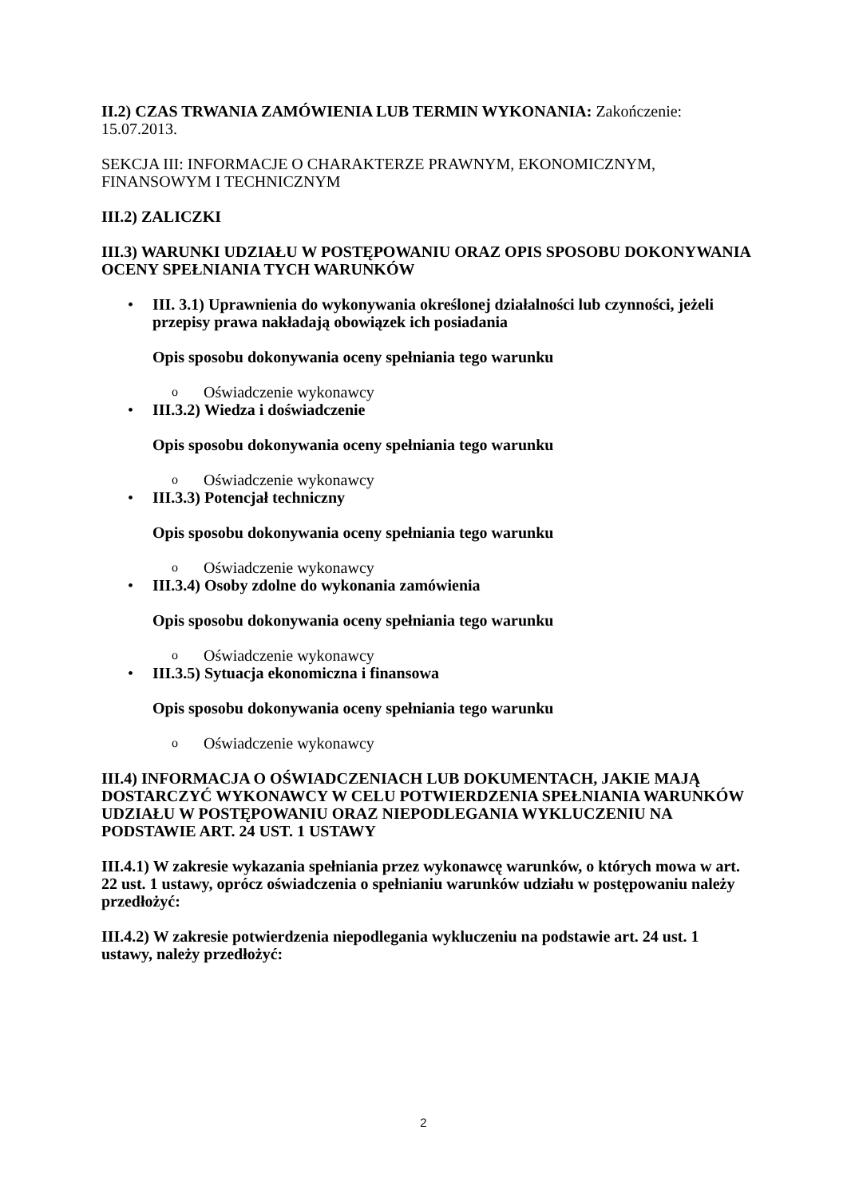II.2) CZAS TRWANIA ZAMÓWIENIA LUB TERMIN WYKONANIA: Zakończenie: 15.07.2013.
SEKCJA III: INFORMACJE O CHARAKTERZE PRAWNYM, EKONOMICZNYM, FINANSOWYM I TECHNICZNYM
III.2) ZALICZKI
III.3) WARUNKI UDZIAŁU W POSTĘPOWANIU ORAZ OPIS SPOSOBU DOKONYWANIA OCENY SPEŁNIANIA TYCH WARUNKÓW
•
III. 3.1) Uprawnienia do wykonywania określonej działalności lub czynności, jeżeli przepisy prawa nakładają obowiązek ich posiadania
Opis sposobu dokonywania oceny spełniania tego warunku
o Oświadczenie wykonawcy
•
III.3.2) Wiedza i doświadczenie
Opis sposobu dokonywania oceny spełniania tego warunku
o Oświadczenie wykonawcy
•
III.3.3) Potencjał techniczny
Opis sposobu dokonywania oceny spełniania tego warunku
o Oświadczenie wykonawcy
•
III.3.4) Osoby zdolne do wykonania zamówienia
Opis sposobu dokonywania oceny spełniania tego warunku
o Oświadczenie wykonawcy
•
III.3.5) Sytuacja ekonomiczna i finansowa
Opis sposobu dokonywania oceny spełniania tego warunku
o Oświadczenie wykonawcy
III.4) INFORMACJA O OŚWIADCZENIACH LUB DOKUMENTACH, JAKIE MAJĄ DOSTARCZYĆ WYKONAWCY W CELU POTWIERDZENIA SPEŁNIANIA WARUNKÓW UDZIAŁU W POSTĘPOWANIU ORAZ NIEPODLEGANIA WYKLUCZENIU NA PODSTAWIE ART. 24 UST. 1 USTAWY
III.4.1) W zakresie wykazania spełniania przez wykonawcę warunków, o których mowa w art. 22 ust. 1 ustawy, oprócz oświadczenia o spełnianiu warunków udziału w postępowaniu należy przedłożyć:
III.4.2) W zakresie potwierdzenia niepodlegania wykluczeniu na podstawie art. 24 ust. 1 ustawy, należy przedłożyć:
2